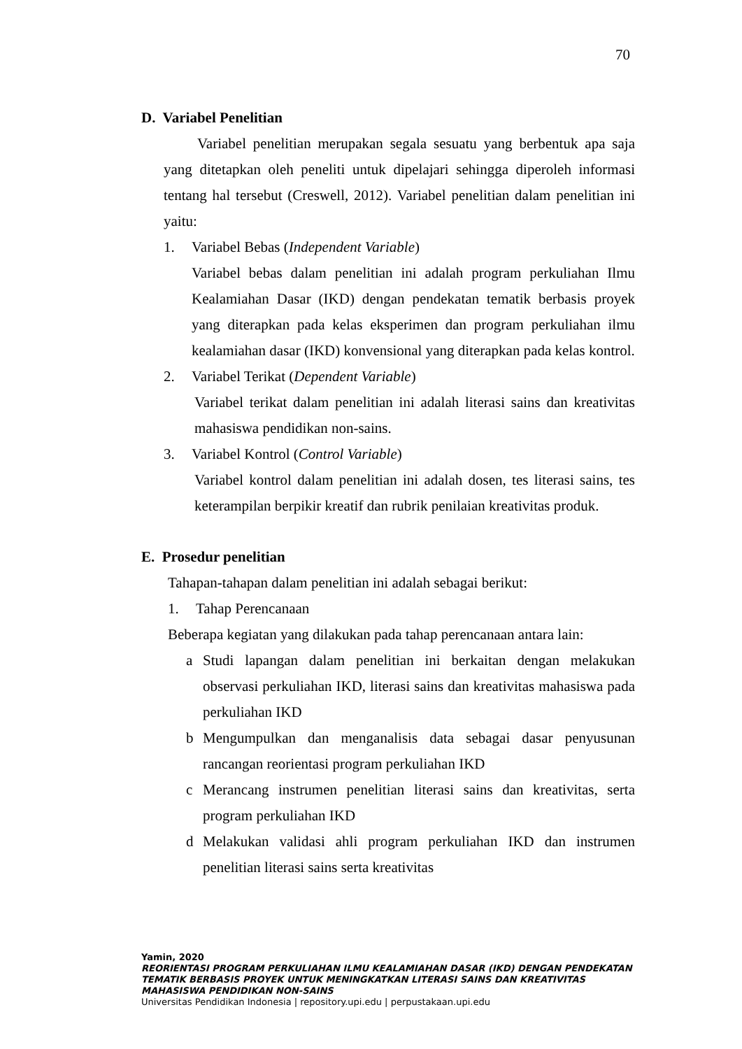70
D. Variabel Penelitian
Variabel penelitian merupakan segala sesuatu yang berbentuk apa saja yang ditetapkan oleh peneliti untuk dipelajari sehingga diperoleh informasi tentang hal tersebut (Creswell, 2012). Variabel penelitian dalam penelitian ini yaitu:
1. Variabel Bebas (Independent Variable)
Variabel bebas dalam penelitian ini adalah program perkuliahan Ilmu Kealamiahan Dasar (IKD) dengan pendekatan tematik berbasis proyek yang diterapkan pada kelas eksperimen dan program perkuliahan ilmu kealamiahan dasar (IKD) konvensional yang diterapkan pada kelas kontrol.
2. Variabel Terikat (Dependent Variable)
Variabel terikat dalam penelitian ini adalah literasi sains dan kreativitas mahasiswa pendidikan non-sains.
3. Variabel Kontrol (Control Variable)
Variabel kontrol dalam penelitian ini adalah dosen, tes literasi sains, tes keterampilan berpikir kreatif dan rubrik penilaian kreativitas produk.
E. Prosedur penelitian
Tahapan-tahapan dalam penelitian ini adalah sebagai berikut:
1. Tahap Perencanaan
Beberapa kegiatan yang dilakukan pada tahap perencanaan antara lain:
a Studi lapangan dalam penelitian ini berkaitan dengan melakukan observasi perkuliahan IKD, literasi sains dan kreativitas mahasiswa pada perkuliahan IKD
b Mengumpulkan dan menganalisis data sebagai dasar penyusunan rancangan reorientasi program perkuliahan IKD
c Merancang instrumen penelitian literasi sains dan kreativitas, serta program perkuliahan IKD
d Melakukan validasi ahli program perkuliahan IKD dan instrumen penelitian literasi sains serta kreativitas
Yamin, 2020
REORIENTASI PROGRAM PERKULIAHAN ILMU KEALAMIAHAN DASAR (IKD) DENGAN PENDEKATAN
TEMATIK BERBASIS PROYEK UNTUK MENINGKATKAN LITERASI SAINS DAN KREATIVITAS
MAHASISWA PENDIDIKAN NON-SAINS
Universitas Pendidikan Indonesia | repository.upi.edu | perpustakaan.upi.edu